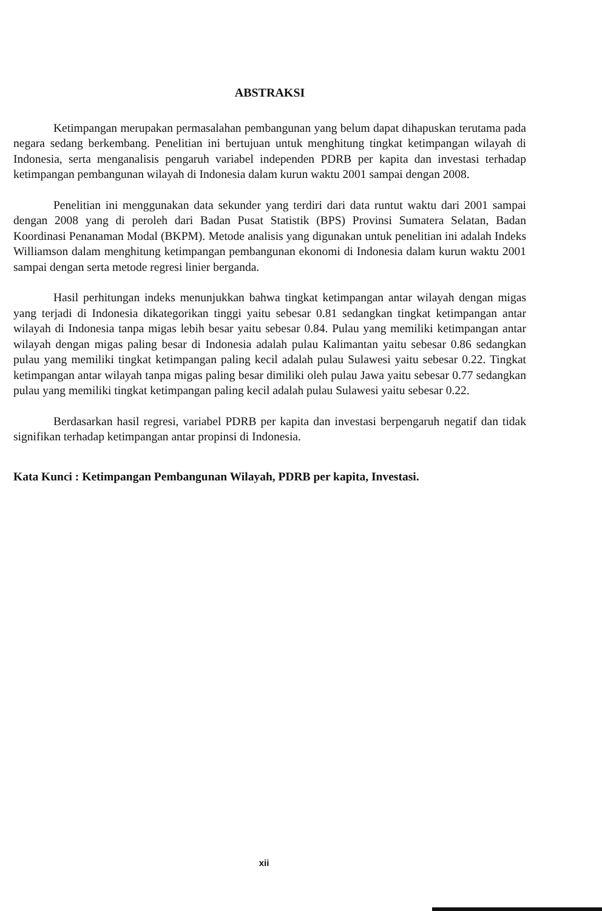ABSTRAKSI
Ketimpangan merupakan permasalahan pembangunan yang belum dapat dihapuskan terutama pada negara sedang berkembang. Penelitian ini bertujuan untuk menghitung tingkat ketimpangan wilayah di Indonesia, serta menganalisis pengaruh variabel independen PDRB per kapita dan investasi terhadap ketimpangan pembangunan wilayah di Indonesia dalam kurun waktu 2001 sampai dengan 2008.
Penelitian ini menggunakan data sekunder yang terdiri dari data runtut waktu dari 2001 sampai dengan 2008 yang di peroleh dari Badan Pusat Statistik (BPS) Provinsi Sumatera Selatan, Badan Koordinasi Penanaman Modal (BKPM). Metode analisis yang digunakan untuk penelitian ini adalah Indeks Williamson dalam menghitung ketimpangan pembangunan ekonomi di Indonesia dalam kurun waktu 2001 sampai dengan serta metode regresi linier berganda.
Hasil perhitungan indeks menunjukkan bahwa tingkat ketimpangan antar wilayah dengan migas yang terjadi di Indonesia dikategorikan tinggi yaitu sebesar 0.81 sedangkan tingkat ketimpangan antar wilayah di Indonesia tanpa migas lebih besar yaitu sebesar 0.84. Pulau yang memiliki ketimpangan antar wilayah dengan migas paling besar di Indonesia adalah pulau Kalimantan yaitu sebesar 0.86 sedangkan pulau yang memiliki tingkat ketimpangan paling kecil adalah pulau Sulawesi yaitu sebesar 0.22. Tingkat ketimpangan antar wilayah tanpa migas paling besar dimiliki oleh pulau Jawa yaitu sebesar 0.77 sedangkan pulau yang memiliki tingkat ketimpangan paling kecil adalah pulau Sulawesi yaitu sebesar 0.22.
Berdasarkan hasil regresi, variabel PDRB per kapita dan investasi berpengaruh negatif dan tidak signifikan terhadap ketimpangan antar propinsi di Indonesia.
Kata Kunci : Ketimpangan Pembangunan Wilayah, PDRB per kapita, Investasi.
xii